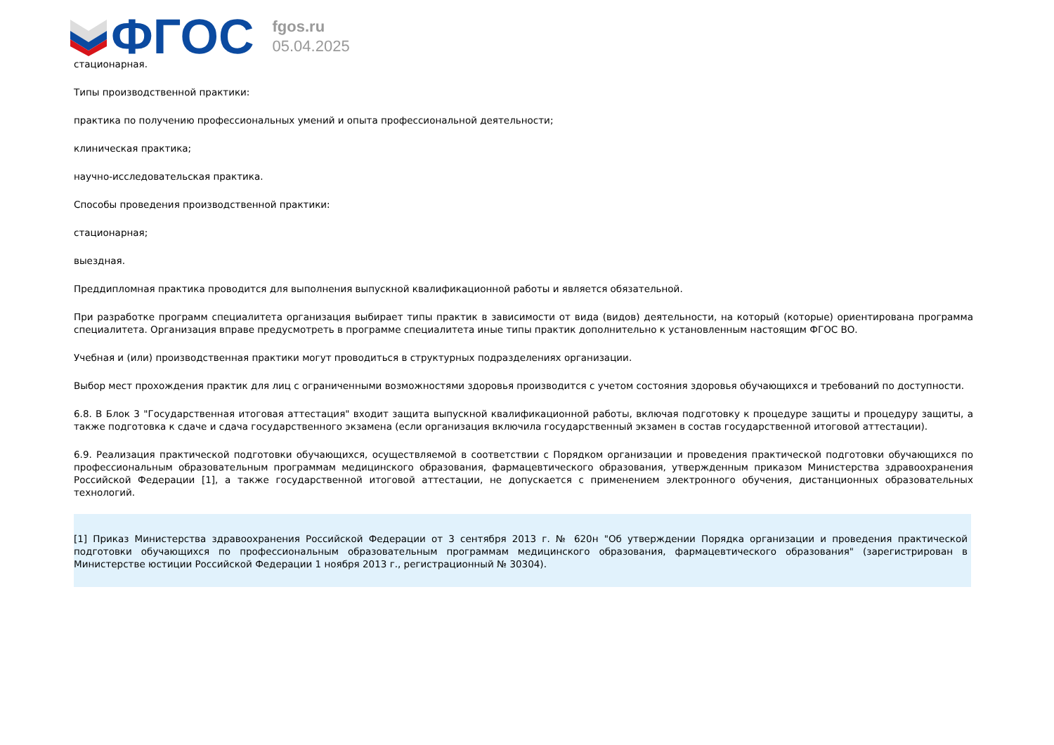ФГОС
fgos.ru
05.04.2025
стационарная.
Типы производственной практики:
практика по получению профессиональных умений и опыта профессиональной деятельности;
клиническая практика;
научно-исследовательская практика.
Способы проведения производственной практики:
стационарная;
выездная.
Преддипломная практика проводится для выполнения выпускной квалификационной работы и является обязательной.
При разработке программ специалитета организация выбирает типы практик в зависимости от вида (видов) деятельности, на который (которые) ориентирована программа специалитета. Организация вправе предусмотреть в программе специалитета иные типы практик дополнительно к установленным настоящим ФГОС ВО.
Учебная и (или) производственная практики могут проводиться в структурных подразделениях организации.
Выбор мест прохождения практик для лиц с ограниченными возможностями здоровья производится с учетом состояния здоровья обучающихся и требований по доступности.
6.8. В Блок 3 "Государственная итоговая аттестация" входит защита выпускной квалификационной работы, включая подготовку к процедуре защиты и процедуру защиты, а также подготовка к сдаче и сдача государственного экзамена (если организация включила государственный экзамен в состав государственной итоговой аттестации).
6.9. Реализация практической подготовки обучающихся, осуществляемой в соответствии с Порядком организации и проведения практической подготовки обучающихся по профессиональным образовательным программам медицинского образования, фармацевтического образования, утвержденным приказом Министерства здравоохранения Российской Федерации [1], а также государственной итоговой аттестации, не допускается с применением электронного обучения, дистанционных образовательных технологий.
[1] Приказ Министерства здравоохранения Российской Федерации от 3 сентября 2013 г. № 620н "Об утверждении Порядка организации и проведения практической подготовки обучающихся по профессиональным образовательным программам медицинского образования, фармацевтического образования" (зарегистрирован в Министерстве юстиции Российской Федерации 1 ноября 2013 г., регистрационный № 30304).